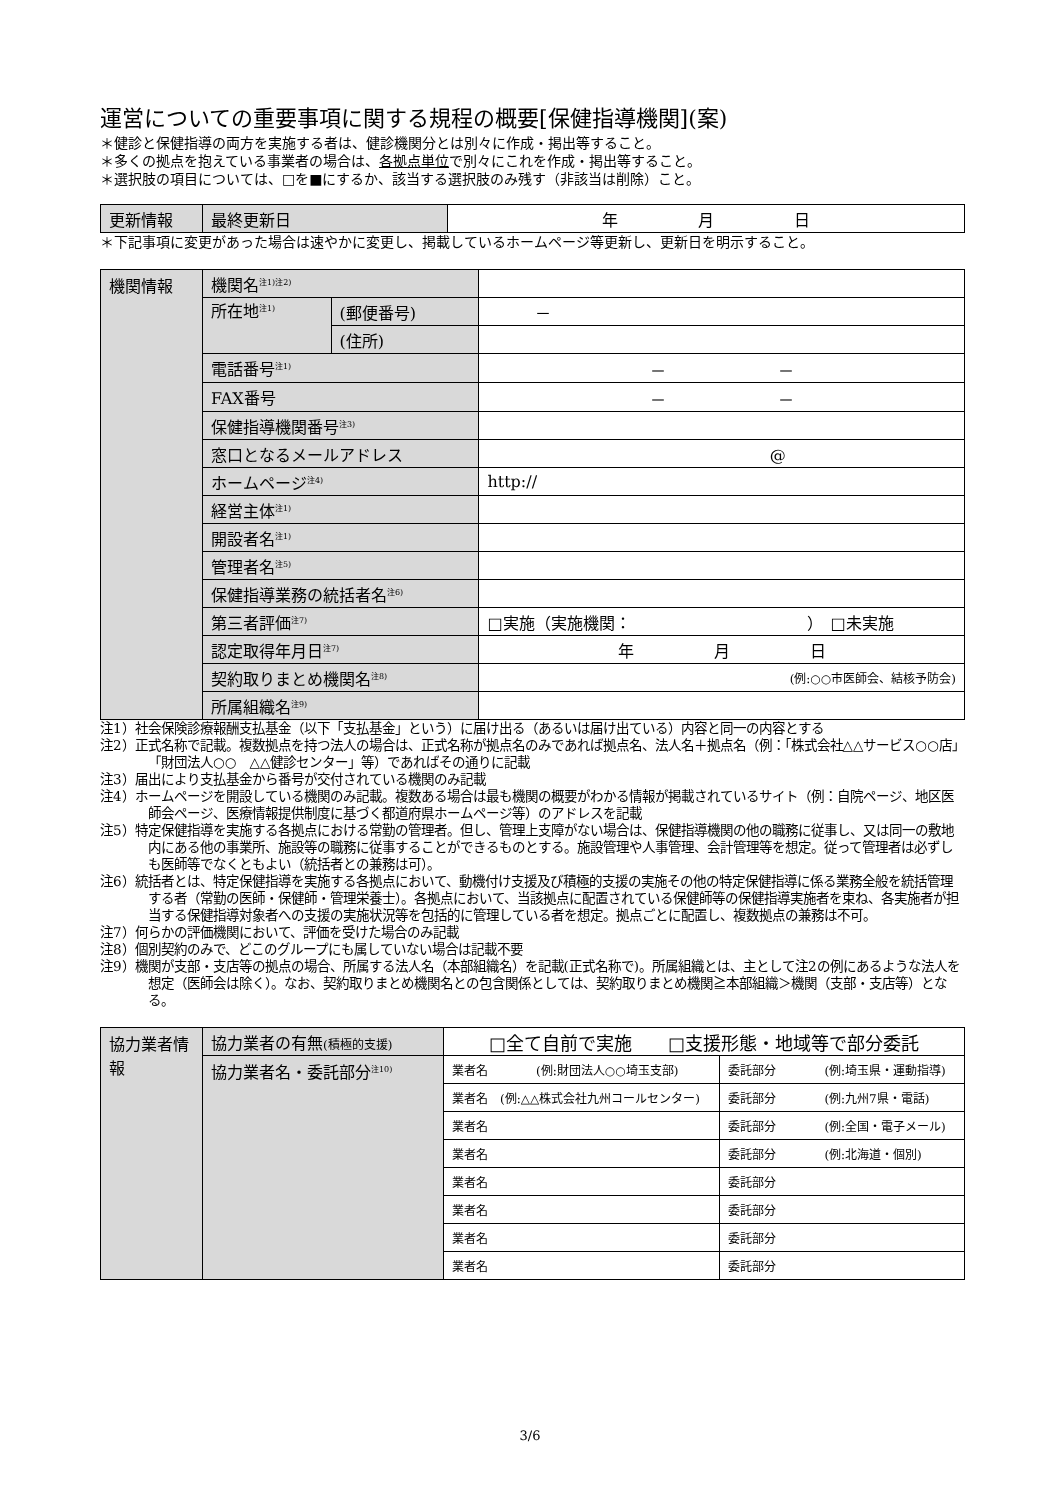運営についての重要事項に関する規程の概要[保健指導機関](案)
＊健診と保健指導の両方を実施する者は、健診機関分とは別々に作成・掲出等すること。
＊多くの拠点を抱えている事業者の場合は、各拠点単位で別々にこれを作成・掲出等すること。
＊選択肢の項目については、□を■にするか、該当する選択肢のみ残す（非該当は削除）こと。
| 更新情報 | 最終更新日 | 年 月 日 |
＊下記事項に変更があった場合は速やかに変更し、掲載しているホームページ等更新し、更新日を明示すること。
| 機関情報 | 機関名<sup>注1)注2)</sup> | | |
| | 所在地<sup>注1)</sup> | (郵便番号) | － |
| | | (住所) | |
| | 電話番号<sup>注1)</sup> | | － － |
| | FAX番号 | | － － |
| | 保健指導機関番号<sup>注3)</sup> | | |
| | 窓口となるメールアドレス | | @ |
| | ホームページ<sup>注4)</sup> | | http:// |
| | 経営主体<sup>注1)</sup> | | |
| | 開設者名<sup>注1)</sup> | | |
| | 管理者名<sup>注5)</sup> | | |
| | 保健指導業務の統括者名<sup>注6)</sup> | | |
| | 第三者評価<sup>注7)</sup> | | □実施（実施機関： ） □未実施 |
| | 認定取得年月日<sup>注7)</sup> | | 年 月 日 |
| | 契約取りまとめ機関名<sup>注8)</sup> | | (例:○○市医師会、結核予防会) |
| | 所属組織名<sup>注9)</sup> | | |
注1）社会保険診療報酬支払基金（以下「支払基金」という）に届け出る（あるいは届け出ている）内容と同一の内容とする
注2）正式名称で記載。複数拠点を持つ法人の場合は、正式名称が拠点名のみであれば拠点名、法人名＋拠点名（例：「株式会社△△サービス○○店」「財団法人○○　△△健診センター」等）であればその通りに記載
注3）届出により支払基金から番号が交付されている機関のみ記載
注4）ホームページを開設している機関のみ記載。複数ある場合は最も機関の概要がわかる情報が掲載されているサイト（例：自院ページ、地区医師会ページ、医療情報提供制度に基づく都道府県ホームページ等）のアドレスを記載
注5）特定保健指導を実施する各拠点における常勤の管理者。但し、管理上支障がない場合は、保健指導機関の他の職務に従事し、又は同一の敷地内にある他の事業所、施設等の職務に従事することができるものとする。施設管理や人事管理、会計管理等を想定。従って管理者は必ずしも医師等でなくともよい（統括者との兼務は可）。
注6）統括者とは、特定保健指導を実施する各拠点において、動機付け支援及び積極的支援の実施その他の特定保健指導に係る業務全般を統括管理する者（常勤の医師・保健師・管理栄養士）。各拠点において、当該拠点に配置されている保健師等の保健指導実施者を束ね、各実施者が担当する保健指導対象者への支援の実施状況等を包括的に管理している者を想定。拠点ごとに配置し、複数拠点の兼務は不可。
注7）何らかの評価機関において、評価を受けた場合のみ記載
注8）個別契約のみで、どこのグループにも属していない場合は記載不要
注9）機関が支部・支店等の拠点の場合、所属する法人名（本部組織名）を記載(正式名称で)。所属組織とは、主として注2の例にあるような法人を想定（医師会は除く）。なお、契約取りまとめ機関名との包含関係としては、契約取りまとめ機関≧本部組織＞機関（支部・支店等）となる。
| 協力業者情報 | 協力業者の有無 (積極的支援) | □全て自前で実施 □支援形態・地域等で部分委託 | |
| | 協力業者名・委託部分<sup>注10)</sup> | 業者名 (例:財団法人○○埼玉支部) | 委託部分 (例:埼玉県・運動指導) |
| | | 業者名 (例:△△株式会社九州コールセンター) | 委託部分 (例:九州7県・電話) |
| | | 業者名 | 委託部分 (例:全国・電子メール) |
| | | 業者名 | 委託部分 (例:北海道・個別) |
| | | 業者名 | 委託部分 |
| | | 業者名 | 委託部分 |
| | | 業者名 | 委託部分 |
| | | 業者名 | 委託部分 |
3/6